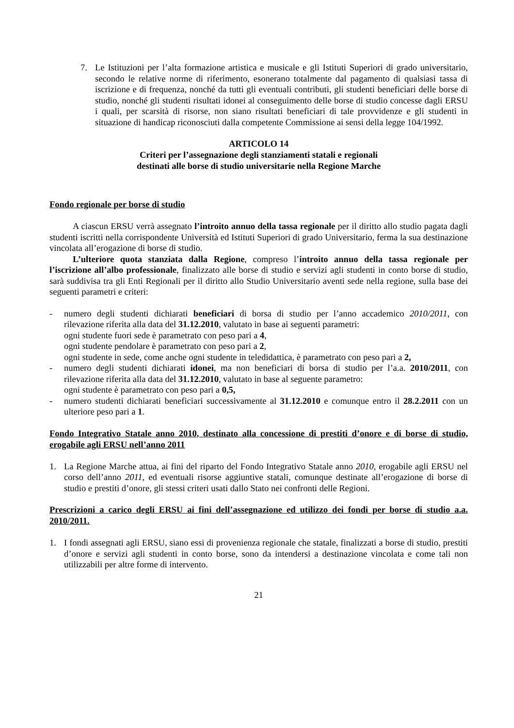7. Le Istituzioni per l’alta formazione artistica e musicale e gli Istituti Superiori di grado universitario, secondo le relative norme di riferimento, esonerano totalmente dal pagamento di qualsiasi tassa di iscrizione e di frequenza, nonché da tutti gli eventuali contributi, gli studenti beneficiari delle borse di studio, nonché gli studenti risultati idonei al conseguimento delle borse di studio concesse dagli ERSU i quali, per scarsità di risorse, non siano risultati beneficiari di tale provvidenze e gli studenti in situazione di handicap riconosciuti dalla competente Commissione ai sensi della legge 104/1992.
ARTICOLO 14
Criteri per l’assegnazione degli stanziamenti statali e regionali
destinati alle borse di studio universitarie nella Regione Marche
Fondo regionale per borse di studio
A ciascun ERSU verrà assegnato l’introito annuo della tassa regionale per il diritto allo studio pagata dagli studenti iscritti nella corrispondente Università ed Istituti Superiori di grado Universitario, ferma la sua destinazione vincolata all’erogazione di borse di studio.
L’ulteriore quota stanziata dalla Regione, compreso l’introito annuo della tassa regionale per l’iscrizione all’albo professionale, finalizzato alle borse di studio e servizi agli studenti in conto borse di studio, sarà suddivisa tra gli Enti Regionali per il diritto allo Studio Universitario aventi sede nella regione, sulla base dei seguenti parametri e criteri:
- numero degli studenti dichiarati beneficiari di borsa di studio per l’anno accademico 2010/2011, con rilevazione riferita alla data del 31.12.2010, valutato in base ai seguenti parametri:
ogni studente fuori sede è parametrato con peso pari a 4,
ogni studente pendolare è parametrato con peso pari a 2,
ogni studente in sede, come anche ogni studente in teledidattica, è parametrato con peso pari a 2,
- numero degli studenti dichiarati idonei, ma non beneficiari di borsa di studio per l’a.a. 2010/2011, con rilevazione riferita alla data del 31.12.2010, valutato in base al seguente parametro:
ogni studente è parametrato con peso pari a 0,5,
- numero studenti dichiarati beneficiari successivamente al 31.12.2010 e comunque entro il 28.2.2011 con un ulteriore peso pari a 1.
Fondo Integrativo Statale anno 2010, destinato alla concessione di prestiti d’onore e di borse di studio, erogabile agli ERSU nell’anno 2011
1. La Regione Marche attua, ai fini del riparto del Fondo Integrativo Statale anno 2010, erogabile agli ERSU nel corso dell’anno 2011, ed eventuali risorse aggiuntive statali, comunque destinate all’erogazione di borse di studio e prestiti d’onore, gli stessi criteri usati dallo Stato nei confronti delle Regioni.
Prescrizioni a carico degli ERSU ai fini dell’assegnazione ed utilizzo dei fondi per borse di studio a.a. 2010/2011.
1. I fondi assegnati agli ERSU, siano essi di provenienza regionale che statale, finalizzati a borse di studio, prestiti d’onore e servizi agli studenti in conto borse, sono da intendersi a destinazione vincolata e come tali non utilizzabili per altre forme di intervento.
21